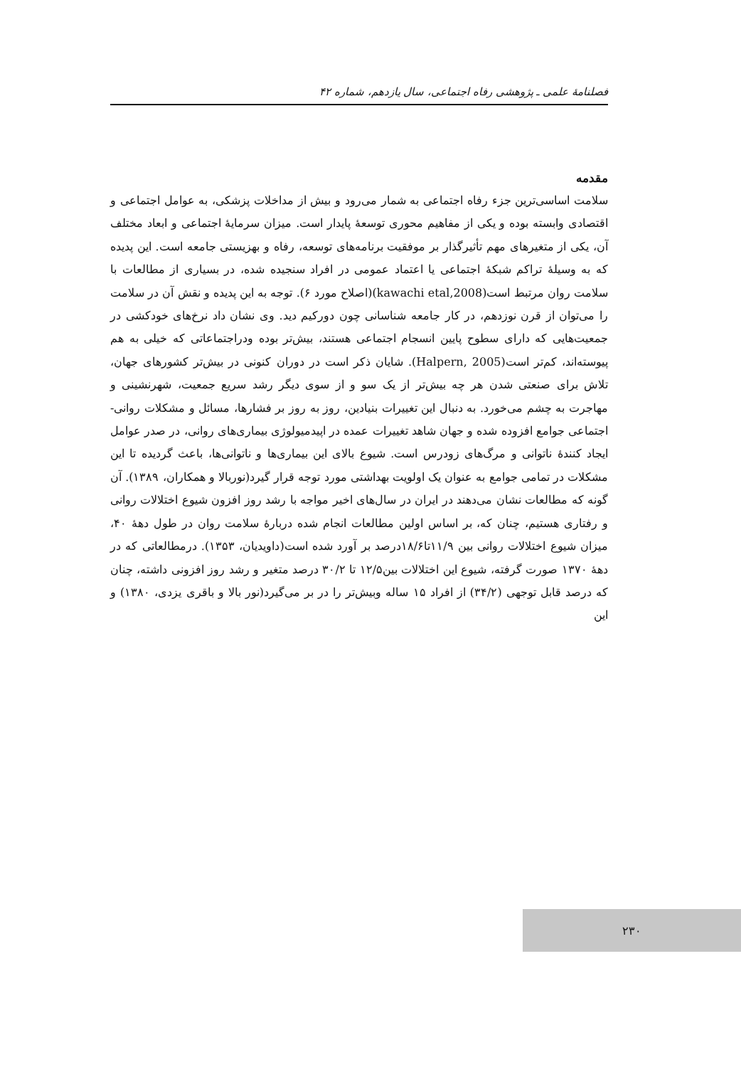فصلنامهٔ علمی ـ پژوهشی رفاه اجتماعی، سال یازدهم، شماره ۴۲
مقدمه
سلامت اساسی‌ترین جزء رفاه اجتماعی به شمار می‌رود و بیش از مداخلات پزشکی، به عوامل اجتماعی و اقتصادی وابسته بوده و یکی از مفاهیم محوری توسعهٔ پایدار است. میزان سرمایهٔ اجتماعی و ابعاد مختلف آن، یکی از متغیرهای مهم تأثیرگذار بر موفقیت برنامه‌های توسعه، رفاه و بهزیستی جامعه است. این پدیده که به وسیلهٔ تراکم شبکهٔ اجتماعی یا اعتماد عمومی در افراد سنجیده شده، در بسیاری از مطالعات با سلامت روان مرتبط است(kawachi etal,2008)(اصلاح مورد ۶). توجه به این پدیده و نقش آن در سلامت را می‌توان از قرن نوزدهم، در کار جامعه شناسانی چون دورکیم دید. وی نشان داد نرخ‌های خودکشی در جمعیت‌هایی که دارای سطوح پایین انسجام اجتماعی هستند، بیش‌تر بوده ودراجتماعاتی که خیلی به هم پیوسته‌اند، کم‌تر است(Halpern, 2005). شایان ذکر است در دوران کنونی در بیش‌تر کشورهای جهان، تلاش برای صنعتی شدن هر چه بیش‌تر از یک سو و از سوی دیگر رشد سریع جمعیت، شهرنشینی و مهاجرت به چشم می‌خورد. به دنبال این تغییرات بنیادین، روز به روز بر فشارها، مسائل و مشکلات روانی- اجتماعی جوامع افزوده شده و جهان شاهد تغییرات عمده در اپیدمیولوژی بیماری‌های روانی، در صدر عوامل ایجاد کنندهٔ ناتوانی و مرگ‌های زودرس است. شیوع بالای این بیماری‌ها و ناتوانی‌ها، باعث گردیده تا این مشکلات در تمامی جوامع به عنوان یک اولویت بهداشتی مورد توجه قرار گیرد(نوربالا و همکاران، ۱۳۸۹). آن گونه که مطالعات نشان می‌دهند در ایران در سال‌های اخیر مواجه با رشد روز افزون شیوع اختلالات روانی و رفتاری هستیم، چنان که، بر اساس اولین مطالعات انجام شده دربارهٔ سلامت روان در طول دههٔ ۴۰، میزان شیوع اختلالات روانی بین ۱۱/۹تا۱۸/۶درصد بر آورد شده است(داویدیان، ۱۳۵۳). درمطالعاتی که در دههٔ ۱۳۷۰ صورت گرفته، شیوع این اختلالات بین۱۲/۵ تا ۳۰/۲ درصد متغیر و رشد روز افزونی داشته، چنان که درصد قابل توجهی (۳۴/۲) از افراد ۱۵ ساله وبیش‌تر را در بر می‌گیرد(نور بالا و باقری یزدی، ۱۳۸۰) و این
۲۳۰